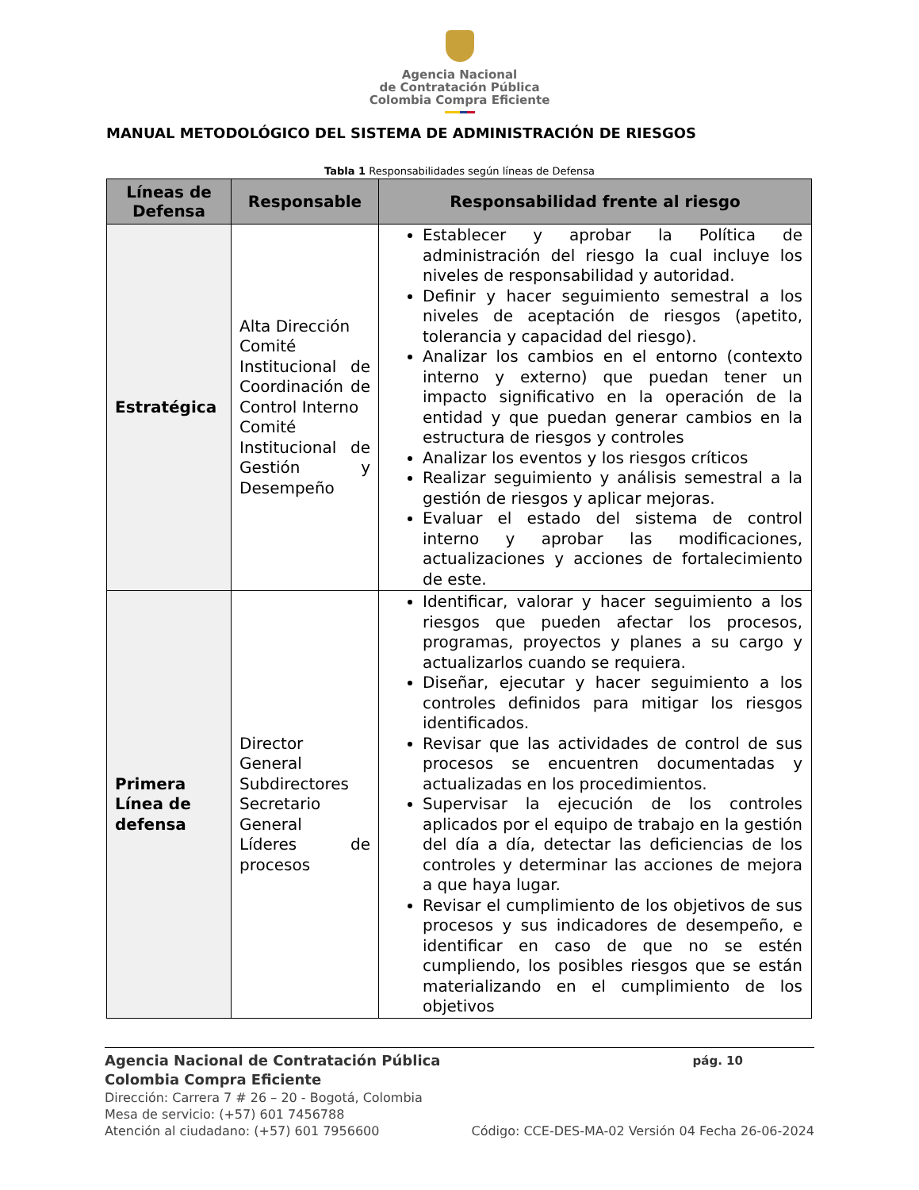Agencia Nacional
de Contratación Pública
Colombia Compra Eficiente
MANUAL METODOLÓGICO DEL SISTEMA DE ADMINISTRACIÓN DE RIESGOS
Tabla 1 Responsabilidades según líneas de Defensa
| Líneas de Defensa | Responsable | Responsabilidad frente al riesgo |
| --- | --- | --- |
| Estratégica | Alta Dirección Comité Institucional de Coordinación de Control Interno Comité Institucional de Gestión y Desempeño | Establecer y aprobar la Política de administración del riesgo la cual incluye los niveles de responsabilidad y autoridad. Definir y hacer seguimiento semestral a los niveles de aceptación de riesgos (apetito, tolerancia y capacidad del riesgo). Analizar los cambios en el entorno (contexto interno y externo) que puedan tener un impacto significativo en la operación de la entidad y que puedan generar cambios en la estructura de riesgos y controles Analizar los eventos y los riesgos críticos Realizar seguimiento y análisis semestral a la gestión de riesgos y aplicar mejoras. Evaluar el estado del sistema de control interno y aprobar las modificaciones, actualizaciones y acciones de fortalecimiento de este. |
| Primera Línea de defensa | Director General Subdirectores Secretario General Líderes de procesos | Identificar, valorar y hacer seguimiento a los riesgos que pueden afectar los procesos, programas, proyectos y planes a su cargo y actualizarlos cuando se requiera. Diseñar, ejecutar y hacer seguimiento a los controles definidos para mitigar los riesgos identificados. Revisar que las actividades de control de sus procesos se encuentren documentadas y actualizadas en los procedimientos. Supervisar la ejecución de los controles aplicados por el equipo de trabajo en la gestión del día a día, detectar las deficiencias de los controles y determinar las acciones de mejora a que haya lugar. Revisar el cumplimiento de los objetivos de sus procesos y sus indicadores de desempeño, e identificar en caso de que no se estén cumpliendo, los posibles riesgos que se están materializando en el cumplimiento de los objetivos |
Agencia Nacional de Contratación Pública pág. 10
Colombia Compra Eficiente
Dirección: Carrera 7 # 26 – 20 - Bogotá, Colombia
Mesa de servicio: (+57) 601 7456788
Atención al ciudadano: (+57) 601 7956600 Código: CCE-DES-MA-02 Versión 04 Fecha 26-06-2024